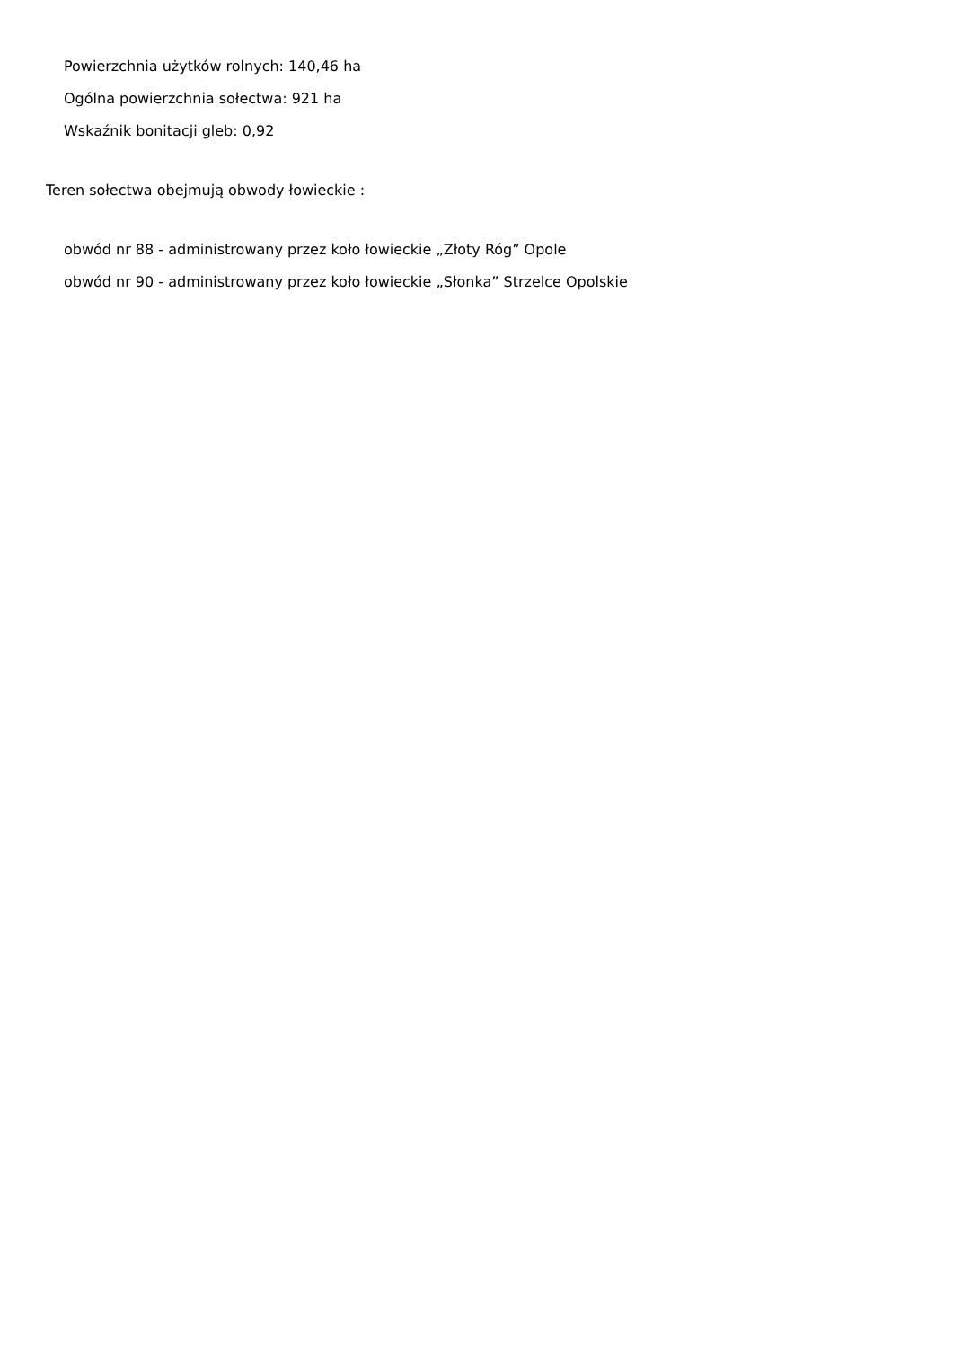Powierzchnia użytków rolnych: 140,46 ha
Ogólna powierzchnia sołectwa: 921 ha
Wskaźnik bonitacji gleb: 0,92
Teren sołectwa obejmują obwody łowieckie :
obwód nr 88 - administrowany przez koło łowieckie „Złoty Róg” Opole
obwód nr 90 - administrowany przez koło łowieckie „Słonka” Strzelce Opolskie